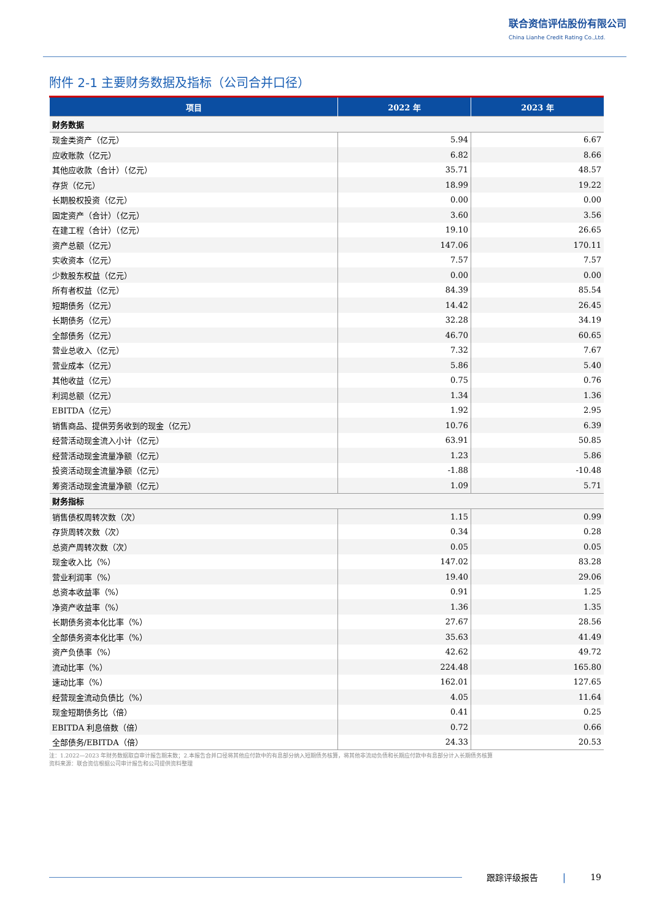联合资信评估股份有限公司
China Lianhe Credit Rating Co.,Ltd.
附件 2-1 主要财务数据及指标（公司合并口径）
| 项目 | 2022 年 | 2023 年 |
| --- | --- | --- |
| 财务数据 | | |
| 现金类资产（亿元） | 5.94 | 6.67 |
| 应收账款（亿元） | 6.82 | 8.66 |
| 其他应收款（合计）（亿元） | 35.71 | 48.57 |
| 存货（亿元） | 18.99 | 19.22 |
| 长期股权投资（亿元） | 0.00 | 0.00 |
| 固定资产（合计）（亿元） | 3.60 | 3.56 |
| 在建工程（合计）（亿元） | 19.10 | 26.65 |
| 资产总额（亿元） | 147.06 | 170.11 |
| 实收资本（亿元） | 7.57 | 7.57 |
| 少数股东权益（亿元） | 0.00 | 0.00 |
| 所有者权益（亿元） | 84.39 | 85.54 |
| 短期债务（亿元） | 14.42 | 26.45 |
| 长期债务（亿元） | 32.28 | 34.19 |
| 全部债务（亿元） | 46.70 | 60.65 |
| 营业总收入（亿元） | 7.32 | 7.67 |
| 营业成本（亿元） | 5.86 | 5.40 |
| 其他收益（亿元） | 0.75 | 0.76 |
| 利润总额（亿元） | 1.34 | 1.36 |
| EBITDA（亿元） | 1.92 | 2.95 |
| 销售商品、提供劳务收到的现金（亿元） | 10.76 | 6.39 |
| 经营活动现金流入小计（亿元） | 63.91 | 50.85 |
| 经营活动现金流量净额（亿元） | 1.23 | 5.86 |
| 投资活动现金流量净额（亿元） | -1.88 | -10.48 |
| 筹资活动现金流量净额（亿元） | 1.09 | 5.71 |
| 财务指标 | | |
| 销售债权周转次数（次） | 1.15 | 0.99 |
| 存货周转次数（次） | 0.34 | 0.28 |
| 总资产周转次数（次） | 0.05 | 0.05 |
| 现金收入比（%） | 147.02 | 83.28 |
| 营业利润率（%） | 19.40 | 29.06 |
| 总资本收益率（%） | 0.91 | 1.25 |
| 净资产收益率（%） | 1.36 | 1.35 |
| 长期债务资本化比率（%） | 27.67 | 28.56 |
| 全部债务资本化比率（%） | 35.63 | 41.49 |
| 资产负债率（%） | 42.62 | 49.72 |
| 流动比率（%） | 224.48 | 165.80 |
| 速动比率（%） | 162.01 | 127.65 |
| 经营现金流动负债比（%） | 4.05 | 11.64 |
| 现金短期债务比（倍） | 0.41 | 0.25 |
| EBITDA 利息倍数（倍） | 0.72 | 0.66 |
| 全部债务/EBITDA（倍） | 24.33 | 20.53 |
注：1.2022—2023 年财务数据取自审计报告期末数；2.本报告合并口径将其他应付款中的有息部分纳入短期债务核算，将其他非流动负债和长期应付款中有息部分计入长期债务核算
资料来源：联合资信根据公司审计报告和公司提供资料整理
跟踪评级报告 | 19